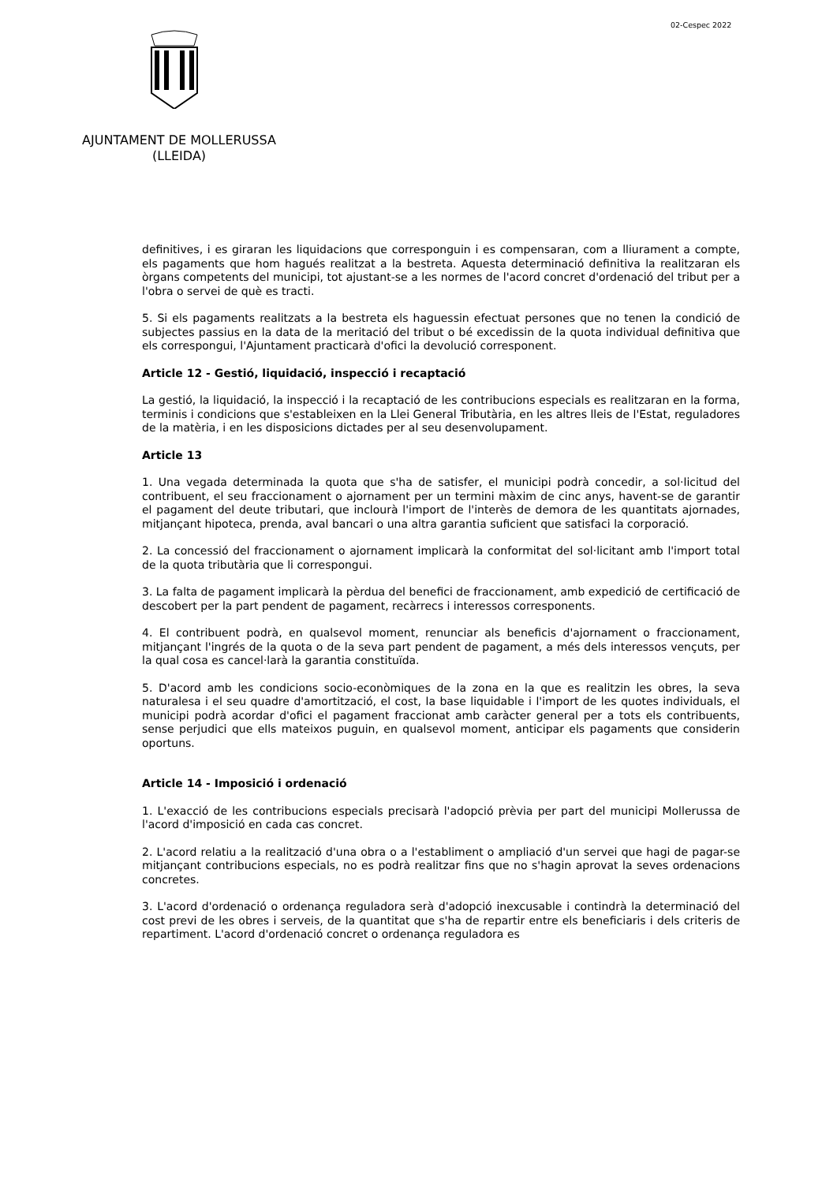02-Cespec 2022
AJUNTAMENT DE MOLLERUSSA
(LLEIDA)
definitives, i es giraran les liquidacions que corresponguin i es compensaran, com a lliurament a compte, els pagaments que hom hagués realitzat a la bestreta. Aquesta determinació definitiva la realitzaran els òrgans competents del municipi, tot ajustant-se a les normes de l'acord concret d'ordenació del tribut per a l'obra o servei de què es tracti.
5. Si els pagaments realitzats a la bestreta els haguessin efectuat persones que no tenen la condició de subjectes passius en la data de la meritació del tribut o bé excedissin de la quota individual definitiva que els correspongui, l'Ajuntament practicarà d'ofici la devolució corresponent.
Article 12 - Gestió, liquidació, inspecció i recaptació
La gestió, la liquidació, la inspecció i la recaptació de les contribucions especials es realitzaran en la forma, terminis i condicions que s'estableixen en la Llei General Tributària, en les altres lleis de l'Estat, reguladores de la matèria, i en les disposicions dictades per al seu desenvolupament.
Article 13
1. Una vegada determinada la quota que s'ha de satisfer, el municipi podrà concedir, a sol·licitud del contribuent, el seu fraccionament o ajornament per un termini màxim de cinc anys, havent-se de garantir el pagament del deute tributari, que inclourà l'import de l'interès de demora de les quantitats ajornades, mitjançant hipoteca, prenda, aval bancari o una altra garantia suficient que satisfaci la corporació.
2. La concessió del fraccionament o ajornament implicarà la conformitat del sol·licitant amb l'import total de la quota tributària que li correspongui.
3. La falta de pagament implicarà la pèrdua del benefici de fraccionament, amb expedició de certificació de descobert per la part pendent de pagament, recàrrecs i interessos corresponents.
4. El contribuent podrà, en qualsevol moment, renunciar als beneficis d'ajornament o fraccionament, mitjançant l'ingrés de la quota o de la seva part pendent de pagament, a més dels interessos vençuts, per la qual cosa es cancel·larà la garantia constituïda.
5. D'acord amb les condicions socio-econòmiques de la zona en la que es realitzin les obres, la seva naturalesa i el seu quadre d'amortització, el cost, la base liquidable i l'import de les quotes individuals, el municipi podrà acordar d'ofici el pagament fraccionat amb caràcter general per a tots els contribuents, sense perjudici que ells mateixos puguin, en qualsevol moment, anticipar els pagaments que considerin oportuns.
Article 14 - Imposició i ordenació
1. L'exacció de les contribucions especials precisarà l'adopció prèvia per part del municipi Mollerussa de l'acord d'imposició en cada cas concret.
2. L'acord relatiu a la realització d'una obra o a l'establiment o ampliació d'un servei que hagi de pagar-se mitjançant contribucions especials, no es podrà realitzar fins que no s'hagin aprovat la seves ordenacions concretes.
3. L'acord d'ordenació o ordenança reguladora serà d'adopció inexcusable i contindrà la determinació del cost previ de les obres i serveis, de la quantitat que s'ha de repartir entre els beneficiaris i dels criteris de repartiment. L'acord d'ordenació concret o ordenança reguladora es